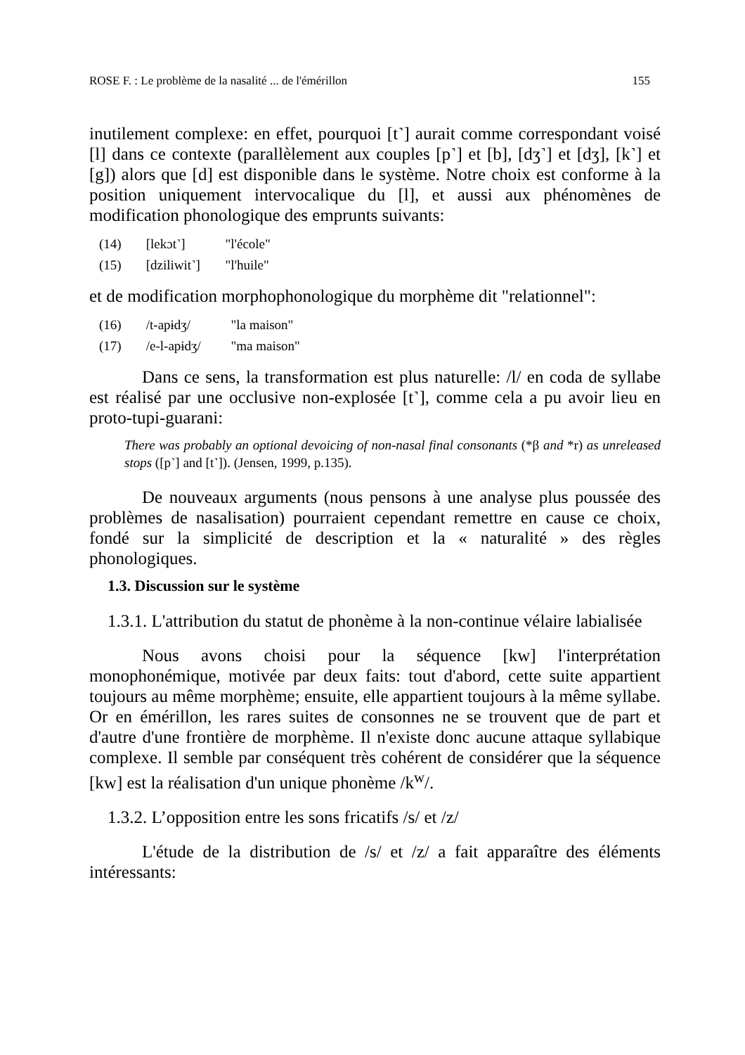ROSE F. : Le problème de la nasalité ... de l'émérillon 155
inutilement complexe: en effet, pourquoi [t˺] aurait comme correspondant voisé [l] dans ce contexte (parallèlement aux couples [p˺] et [b], [dʒ˺] et [dʒ], [k˺] et [g]) alors que [d] est disponible dans le système. Notre choix est conforme à la position uniquement intervocalique du [l], et aussi aux phénomènes de modification phonologique des emprunts suivants:
(14) [lekɔt˺] "l'école"
(15) [dziliwit˺] "l'huile"
et de modification morphophonologique du morphème dit "relationnel":
(16) /t-apɨdʒ/ "la maison"
(17) /e-l-apɨdʒ/ "ma maison"
Dans ce sens, la transformation est plus naturelle: /l/ en coda de syllabe est réalisé par une occlusive non-explosée [t˺], comme cela a pu avoir lieu en proto-tupi-guarani:
There was probably an optional devoicing of non-nasal final consonants (*β and *r) as unreleased stops ([p˺] and [t˺]). (Jensen, 1999, p.135).
De nouveaux arguments (nous pensons à une analyse plus poussée des problèmes de nasalisation) pourraient cependant remettre en cause ce choix, fondé sur la simplicité de description et la « naturalité » des règles phonologiques.
1.3. Discussion sur le système
1.3.1. L'attribution du statut de phonème à la non-continue vélaire labialisée
Nous avons choisi pour la séquence [kw] l'interprétation monophonémique, motivée par deux faits: tout d'abord, cette suite appartient toujours au même morphème; ensuite, elle appartient toujours à la même syllabe. Or en émérillon, les rares suites de consonnes ne se trouvent que de part et d'autre d'une frontière de morphème. Il n'existe donc aucune attaque syllabique complexe. Il semble par conséquent très cohérent de considérer que la séquence [kw] est la réalisation d'un unique phonème /k<sup>w</sup>/.
1.3.2. L’opposition entre les sons fricatifs /s/ et /z/
L'étude de la distribution de /s/ et /z/ a fait apparaître des éléments intéressants: